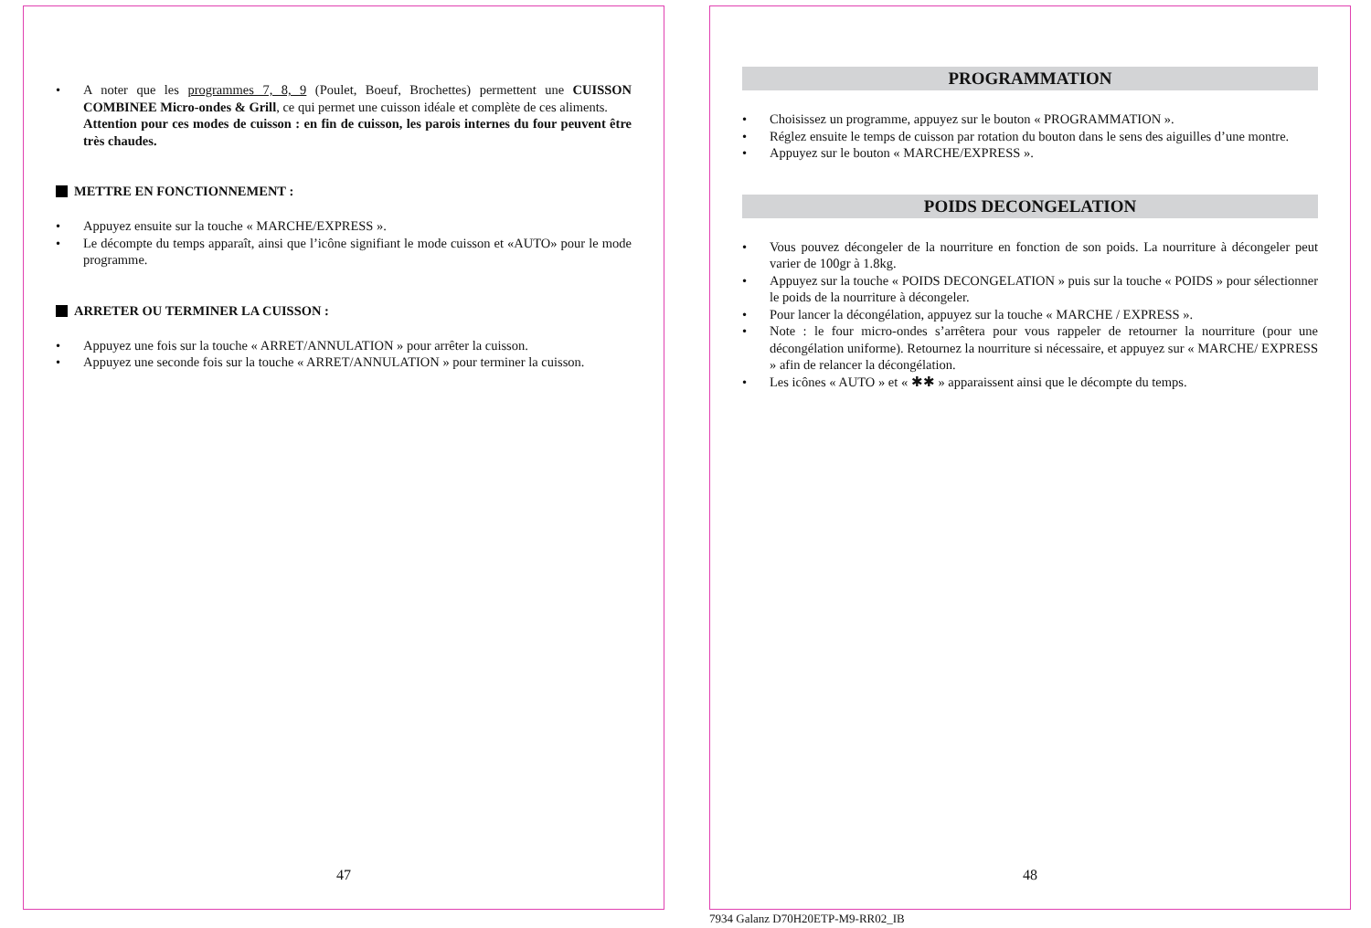• A noter que les programmes 7, 8, 9 (Poulet, Boeuf, Brochettes) permettent une CUISSON COMBINEE Micro-ondes & Grill, ce qui permet une cuisson idéale et complète de ces aliments.
Attention pour ces modes de cuisson : en fin de cuisson, les parois internes du four peuvent être très chaudes.
METTRE EN FONCTIONNEMENT :
• Appuyez ensuite sur la touche « MARCHE/EXPRESS ».
• Le décompte du temps apparaît, ainsi que l’icône signifiant le mode cuisson et «AUTO» pour le mode programme.
ARRETER OU TERMINER LA CUISSON :
• Appuyez une fois sur la touche « ARRET/ANNULATION » pour arrêter la cuisson.
• Appuyez une seconde fois sur la touche « ARRET/ANNULATION » pour terminer la cuisson.
47
PROGRAMMATION
• Choisissez un programme, appuyez sur le bouton « PROGRAMMATION ».
• Réglez ensuite le temps de cuisson par rotation du bouton dans le sens des aiguilles d’une montre.
• Appuyez sur le bouton « MARCHE/EXPRESS ».
POIDS DECONGELATION
• Vous pouvez décongeler de la nourriture en fonction de son poids. La nourriture à décongeler peut varier de 100gr à 1.8kg.
• Appuyez sur la touche « POIDS DECONGELATION » puis sur la touche « POIDS » pour sélectionner le poids de la nourriture à décongeler.
• Pour lancer la décongélation, appuyez sur la touche « MARCHE / EXPRESS ».
• Note : le four micro-ondes s’arrêtera pour vous rappeler de retourner la nourriture (pour une décongélation uniforme). Retournez la nourriture si nécessaire, et appuyez sur « MARCHE/ EXPRESS » afin de relancer la décongélation.
• Les icônes « AUTO » et « ✱✱ » apparaissent ainsi que le décompte du temps.
48
7934 Galanz D70H20ETP-M9-RR02_IB